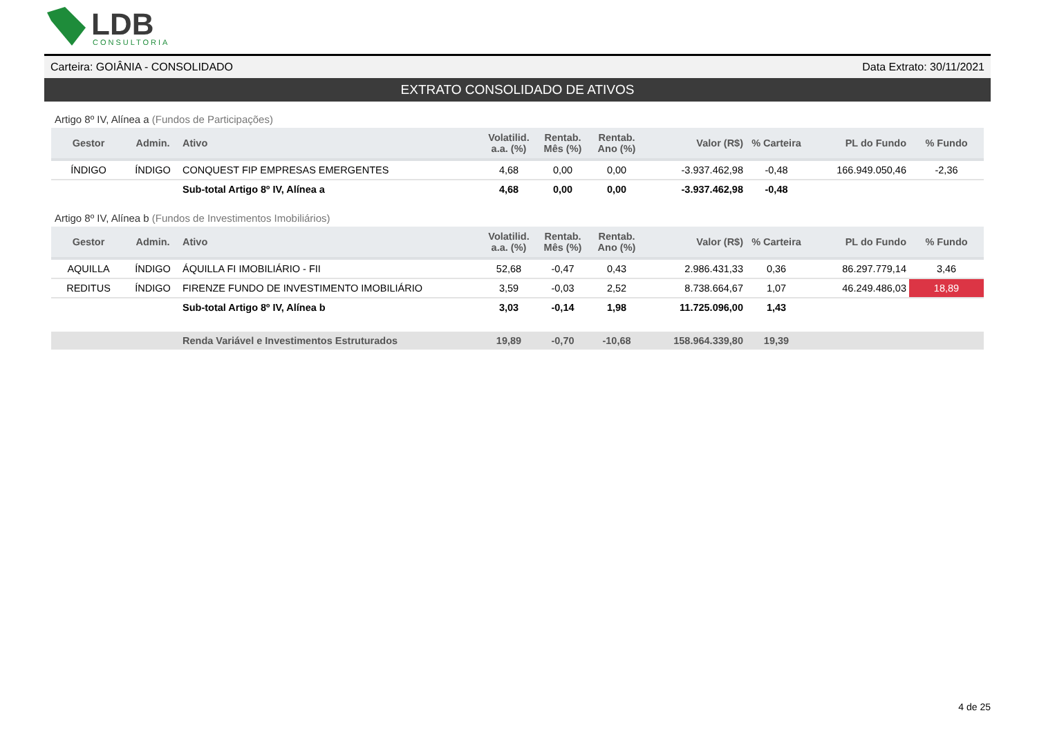LDB
CONSULTORIA
Carteira: GOIÂNIA - CONSOLIDADO Data Extrato: 30/11/2021
EXTRATO CONSOLIDADO DE ATIVOS
Artigo 8º IV, Alínea a (Fundos de Participações)
| Gestor | Admin. | Ativo | Volatilid. a.a. (%) | Rentab. Mês (%) | Rentab. Ano (%) | Valor (R$) | % Carteira | PL do Fundo | % Fundo |
| --- | --- | --- | --- | --- | --- | --- | --- | --- | --- |
| ÍNDIGO | ÍNDIGO | CONQUEST FIP EMPRESAS EMERGENTES | 4,68 | 0,00 | 0,00 | -3.937.462,98 | -0,48 | 166.949.050,46 | -2,36 |
| | | Sub-total Artigo 8º IV, Alínea a | 4,68 | 0,00 | 0,00 | -3.937.462,98 | -0,48 | | |
Artigo 8º IV, Alínea b (Fundos de Investimentos Imobiliários)
| Gestor | Admin. | Ativo | Volatilid. a.a. (%) | Rentab. Mês (%) | Rentab. Ano (%) | Valor (R$) | % Carteira | PL do Fundo | % Fundo |
| --- | --- | --- | --- | --- | --- | --- | --- | --- | --- |
| AQUILLA | ÍNDIGO | ÁQUILLA FI IMOBILIÁRIO - FII | 52,68 | -0,47 | 0,43 | 2.986.431,33 | 0,36 | 86.297.779,14 | 3,46 |
| REDITUS | ÍNDIGO | FIRENZE FUNDO DE INVESTIMENTO IMOBILIÁRIO | 3,59 | -0,03 | 2,52 | 8.738.664,67 | 1,07 | 46.249.486,03 | 18,89 |
| | | Sub-total Artigo 8º IV, Alínea b | 3,03 | -0,14 | 1,98 | 11.725.096,00 | 1,43 | | |
| | | Renda Variável e Investimentos Estruturados | 19,89 | -0,70 | -10,68 | 158.964.339,80 | 19,39 | | |
4 de 25